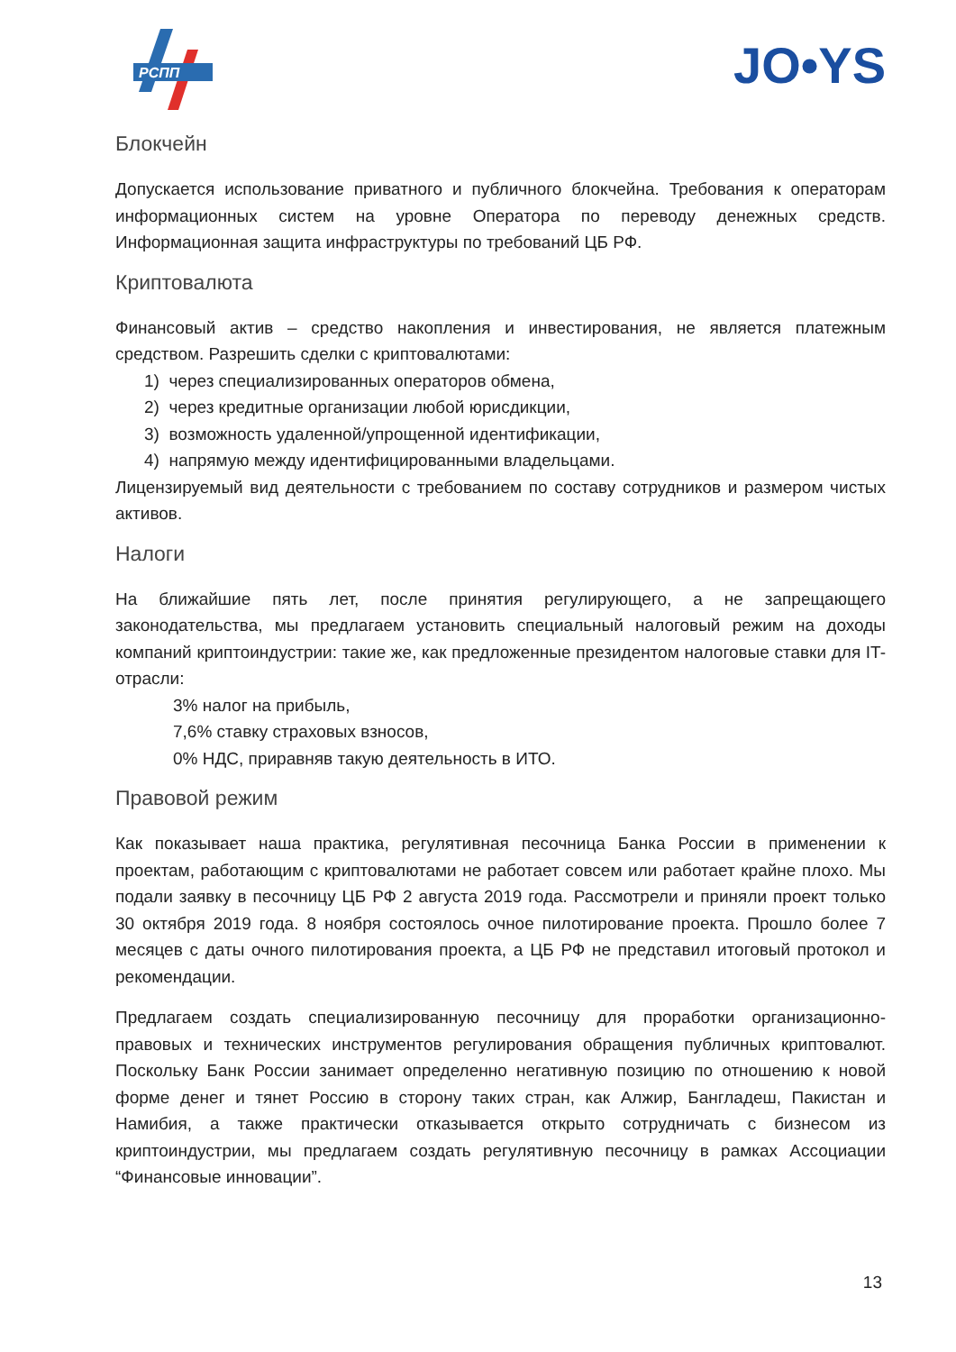РСПП
JO•YS
Блокчейн
Допускается использование приватного и публичного блокчейна. Требования к операторам информационных систем на уровне Оператора по переводу денежных средств. Информационная защита инфраструктуры по требований ЦБ РФ.
Криптовалюта
Финансовый актив – средство накопления и инвестирования, не является платежным средством. Разрешить сделки с криптовалютами:
1) через специализированных операторов обмена,
2) через кредитные организации любой юрисдикции,
3) возможность удаленной/упрощенной идентификации,
4) напрямую между идентифицированными владельцами.
Лицензируемый вид деятельности с требованием по составу сотрудников и размером чистых активов.
Налоги
На ближайшие пять лет, после принятия регулирующего, а не запрещающего законодательства, мы предлагаем установить специальный налоговый режим на доходы компаний криптоиндустрии: такие же, как предложенные президентом налоговые ставки для IT-отрасли:
3% налог на прибыль,
7,6% ставку страховых взносов,
0% НДС, приравняв такую деятельность в ИТО.
Правовой режим
Как показывает наша практика, регулятивная песочница Банка России в применении к проектам, работающим с криптовалютами не работает совсем или работает крайне плохо. Мы подали заявку в песочницу ЦБ РФ 2 августа 2019 года. Рассмотрели и приняли проект только 30 октября 2019 года. 8 ноября состоялось очное пилотирование проекта. Прошло более 7 месяцев с даты очного пилотирования проекта, а ЦБ РФ не представил итоговый протокол и рекомендации.
Предлагаем создать специализированную песочницу для проработки организационно-правовых и технических инструментов регулирования обращения публичных криптовалют. Поскольку Банк России занимает определенно негативную позицию по отношению к новой форме денег и тянет Россию в сторону таких стран, как Алжир, Бангладеш, Пакистан и Намибия, а также практически отказывается открыто сотрудничать с бизнесом из криптоиндустрии, мы предлагаем создать регулятивную песочницу в рамках Ассоциации “Финансовые инновации”.
13